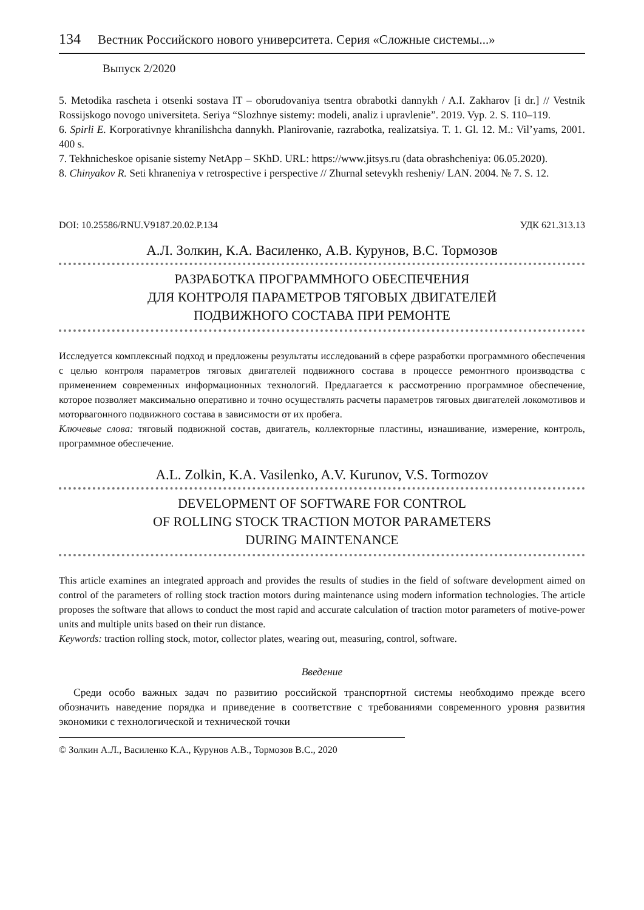134 Вестник Российского нового университета. Серия «Сложные системы...»
Выпуск 2/2020
5. Metodika rascheta i otsenki sostava IT – oborudovaniya tsentra obrabotki dannykh / A.I. Zakharov [i dr.] // Vestnik Rossijskogo novogo universiteta. Seriya “Slozhnye sistemy: modeli, analiz i upravlenie”. 2019. Vyp. 2. S. 110–119.
6. Spirli E. Korporativnye khranilishcha dannykh. Planirovanie, razrabotka, realizatsiya. T. 1. Gl. 12. M.: Vil’yams, 2001. 400 s.
7. Tekhnicheskoe opisanie sistemy NetApp – SKhD. URL: https://www.jitsys.ru (data obra­shcheniya: 06.05.2020).
8. Chinyakov R. Seti khraneniya v retrospective i perspective // Zhurnal setevykh resheniy/ LAN. 2004. № 7. S. 12.
DOI: 10.25586/RNU.V9187.20.02.P.134 УДК 621.313.13
А.Л. Золкин, К.А. Василенко, А.В. Курунов, В.С. Тормозов
РАЗРАБОТКА ПРОГРАММНОГО ОБЕСПЕЧЕНИЯ
ДЛЯ КОНТРОЛЯ ПАРАМЕТРОВ ТЯГОВЫХ ДВИГАТЕЛЕЙ
ПОДВИЖНОГО СОСТАВА ПРИ РЕМОНТЕ
Исследуется комплексный подход и предложены результаты исследований в сфере разработки программного обеспечения с целью контроля параметров тяговых двигателей подвижного состава в процессе ремонтного производства с применением современных информационных технологий. Предлагается к рассмотрению программное обеспечение, которое позволяет максимально оперативно и точно осуществлять расчеты параметров тяговых двигателей локомотивов и моторвагонного подвижного состава в зависимости от их пробега.
Ключевые слова: тяговый подвижной состав, двигатель, коллекторные пластины, изнашивание, измерение, контроль, программное обеспечение.
A.L. Zolkin, K.A. Vasilenko, A.V. Kurunov, V.S. Tormozov
DEVELOPMENT OF SOFTWARE FOR CONTROL
OF ROLLING STOCK TRACTION MOTOR PARAMETERS
DURING MAINTENANCE
This article examines an integrated approach and provides the results of studies in the field of software development aimed on control of the parameters of rolling stock traction motors during maintenance using modern information technologies. The article proposes the software that allows to conduct the most rapid and accurate calculation of traction motor parameters of motive-power units and multiple units based on their run distance.
Keywords: traction rolling stock, motor, collector plates, wearing out, measuring, control, software.
Введение
Среди особо важных задач по развитию российской транспортной системы необходимо прежде всего обозначить наведение порядка и приведение в соответствие с требованиями современного уровня развития экономики с технологической и технической точки
© Золкин А.Л., Василенко К.А., Курунов А.В., Тормозов В.С., 2020